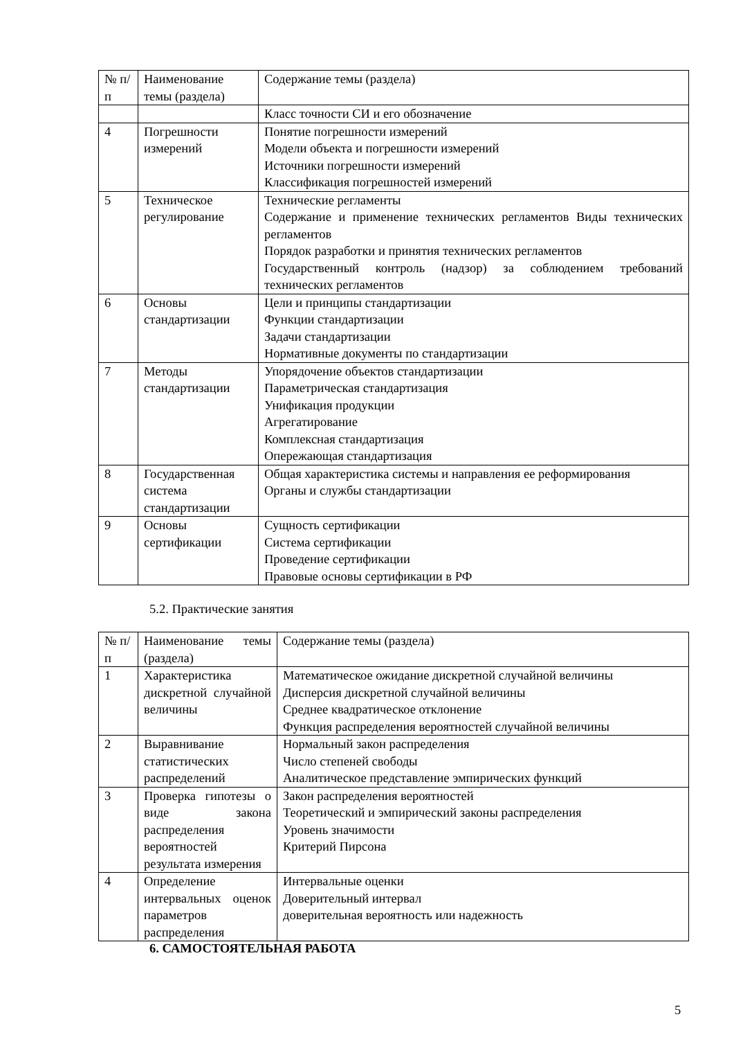| № п/п | Наименование темы (раздела) | Содержание темы (раздела) |
| | | Класс точности СИ и его обозначение |
| 4 | Погрешности измерений | Понятие погрешности измерений Модели объекта и погрешности измерений Источники погрешности измерений Классификация погрешностей измерений |
| 5 | Техническое регулирование | Технические регламенты Содержание и применение технических регламентов Виды технических регламентов Порядок разработки и принятия технических регламентов Государственный контроль (надзор) за соблюдением требований технических регламентов |
| 6 | Основы стандартизации | Цели и принципы стандартизации Функции стандартизации Задачи стандартизации Нормативные документы по стандартизации |
| 7 | Методы стандартизации | Упорядочение объектов стандартизации Параметрическая стандартизация Унификация продукции Агрегатирование Комплексная стандартизация Опережающая стандартизация |
| 8 | Государственная система стандартизации | Общая характеристика системы и направления ее реформирования Органы и службы стандартизации |
| 9 | Основы сертификации | Сущность сертификации Система сертификации Проведение сертификации Правовые основы сертификации в РФ |
5.2. Практические занятия
| № п/п | Наименование темы (раздела) | Содержание темы (раздела) |
| 1 | Характеристика дискретной случайной величины | Математическое ожидание дискретной случайной величины Дисперсия дискретной случайной величины Среднее квадратическое отклонение Функция распределения вероятностей случайной величины |
| 2 | Выравнивание статистических распределений | Нормальный закон распределения Число степеней свободы Аналитическое представление эмпирических функций |
| 3 | Проверка гипотезы о виде закона распределения вероятностей результата измерения | Закон распределения вероятностей Теоретический и эмпирический законы распределения Уровень значимости Критерий Пирсона |
| 4 | Определение интервальных оценок параметров распределения | Интервальные оценки Доверительный интервал доверительная вероятность или надежность |
6. САМОСТОЯТЕЛЬНАЯ РАБОТА
5